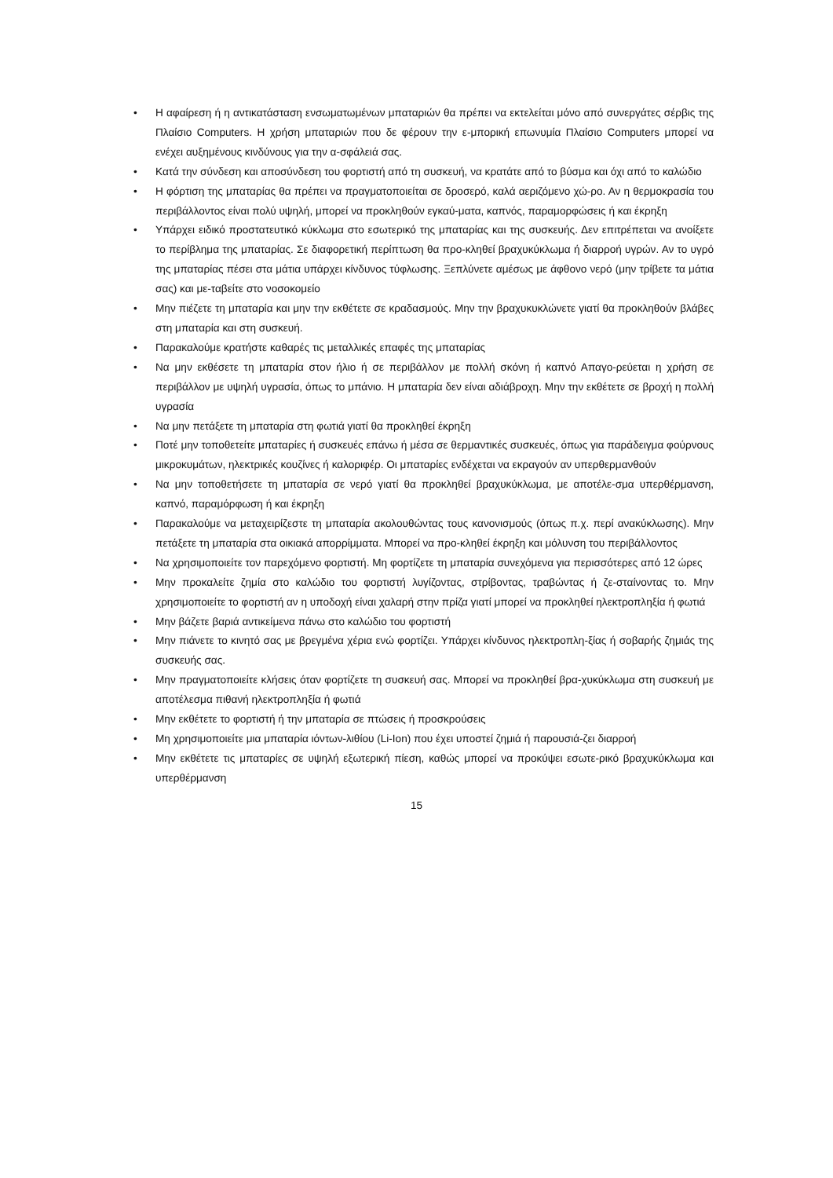• Η αφαίρεση ή η αντικατάσταση ενσωματωμένων μπαταριών θα πρέπει να εκτελείται μόνο από συνεργάτες σέρβις της Πλαίσιο Computers. Η χρήση μπαταριών που δε φέρουν την ε-μπορική επωνυμία Πλαίσιο Computers μπορεί να ενέχει αυξημένους κινδύνους για την α-σφάλειά σας.
• Κατά την σύνδεση και αποσύνδεση του φορτιστή από τη συσκευή, να κρατάτε από το βύσμα και όχι από το καλώδιο
• Η φόρτιση της μπαταρίας θα πρέπει να πραγματοποιείται σε δροσερό, καλά αεριζόμενο χώ-ρο. Αν η θερμοκρασία του περιβάλλοντος είναι πολύ υψηλή, μπορεί να προκληθούν εγκαύ-ματα, καπνός, παραμορφώσεις ή και έκρηξη
• Υπάρχει ειδικό προστατευτικό κύκλωμα στο εσωτερικό της μπαταρίας και της συσκευής. Δεν επιτρέπεται να ανοίξετε το περίβλημα της μπαταρίας. Σε διαφορετική περίπτωση θα προ-κληθεί βραχυκύκλωμα ή διαρροή υγρών. Αν το υγρό της μπαταρίας πέσει στα μάτια υπάρχει κίνδυνος τύφλωσης. Ξεπλύνετε αμέσως με άφθονο νερό (μην τρίβετε τα μάτια σας) και με-ταβείτε στο νοσοκομείο
• Μην πιέζετε τη μπαταρία και μην την εκθέτετε σε κραδασμούς. Μην την βραχυκυκλώνετε γιατί θα προκληθούν βλάβες στη μπαταρία και στη συσκευή.
• Παρακαλούμε κρατήστε καθαρές τις μεταλλικές επαφές της μπαταρίας
• Να μην εκθέσετε τη μπαταρία στον ήλιο ή σε περιβάλλον με πολλή σκόνη ή καπνό Απαγο-ρεύεται η χρήση σε περιβάλλον με υψηλή υγρασία, όπως το μπάνιο. Η μπαταρία δεν είναι αδιάβροχη. Μην την εκθέτετε σε βροχή η πολλή υγρασία
• Να μην πετάξετε τη μπαταρία στη φωτιά γιατί θα προκληθεί έκρηξη
• Ποτέ μην τοποθετείτε μπαταρίες ή συσκευές επάνω ή μέσα σε θερμαντικές συσκευές, όπως για παράδειγμα φούρνους μικροκυμάτων, ηλεκτρικές κουζίνες ή καλοριφέρ. Οι μπαταρίες ενδέχεται να εκραγούν αν υπερθερμανθούν
• Να μην τοποθετήσετε τη μπαταρία σε νερό γιατί θα προκληθεί βραχυκύκλωμα, με αποτέλε-σμα υπερθέρμανση, καπνό, παραμόρφωση ή και έκρηξη
• Παρακαλούμε να μεταχειρίζεστε τη μπαταρία ακολουθώντας τους κανονισμούς (όπως π.χ. περί ανακύκλωσης). Μην πετάξετε τη μπαταρία στα οικιακά απορρίμματα. Μπορεί να προ-κληθεί έκρηξη και μόλυνση του περιβάλλοντος
• Να χρησιμοποιείτε τον παρεχόμενο φορτιστή. Μη φορτίζετε τη μπαταρία συνεχόμενα για περισσότερες από 12 ώρες
• Μην προκαλείτε ζημία στο καλώδιο του φορτιστή λυγίζοντας, στρίβοντας, τραβώντας ή ζε-σταίνοντας το. Μην χρησιμοποιείτε το φορτιστή αν η υποδοχή είναι χαλαρή στην πρίζα γιατί μπορεί να προκληθεί ηλεκτροπληξία ή φωτιά
• Μην βάζετε βαριά αντικείμενα πάνω στο καλώδιο του φορτιστή
• Μην πιάνετε το κινητό σας με βρεγμένα χέρια ενώ φορτίζει. Υπάρχει κίνδυνος ηλεκτροπλη-ξίας ή σοβαρής ζημιάς της συσκευής σας.
• Μην πραγματοποιείτε κλήσεις όταν φορτίζετε τη συσκευή σας. Μπορεί να προκληθεί βρα-χυκύκλωμα στη συσκευή με αποτέλεσμα πιθανή ηλεκτροπληξία ή φωτιά
• Μην εκθέτετε το φορτιστή ή την μπαταρία σε πτώσεις ή προσκρούσεις
• Μη χρησιμοποιείτε μια μπαταρία ιόντων-λιθίου (Li-Ion) που έχει υποστεί ζημιά ή παρουσιά-ζει διαρροή
• Μην εκθέτετε τις μπαταρίες σε υψηλή εξωτερική πίεση, καθώς μπορεί να προκύψει εσωτε-ρικό βραχυκύκλωμα και υπερθέρμανση
15